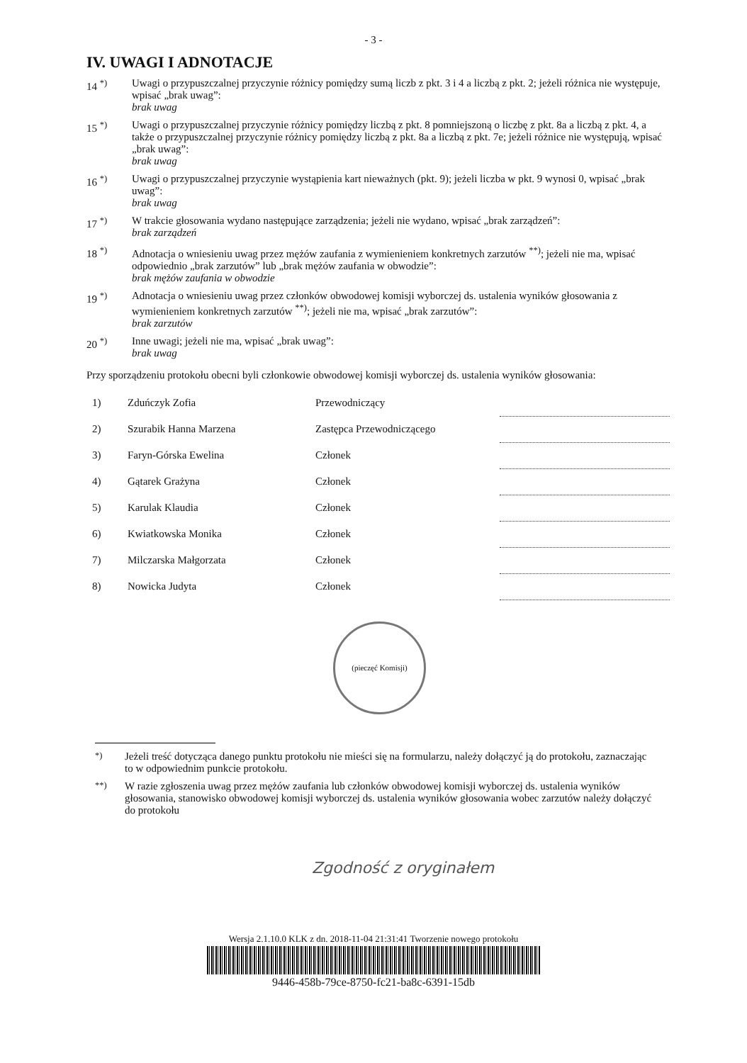- 3 -
IV. UWAGI I ADNOTACJE
14 <sup>*)</sup> Uwagi o przypuszczalnej przyczynie różnicy pomiędzy sumą liczb z pkt. 3 i 4 a liczbą z pkt. 2; jeżeli różnica nie występuje, wpisać „brak uwag”:
brak uwag
15 <sup>*)</sup> Uwagi o przypuszczalnej przyczynie różnicy pomiędzy liczbą z pkt. 8 pomniejszoną o liczbę z pkt. 8a a liczbą z pkt. 4, a także o przypuszczalnej przyczynie różnicy pomiędzy liczbą z pkt. 8a a liczbą z pkt. 7e; jeżeli różnice nie występują, wpisać „brak uwag”:
brak uwag
16 <sup>*)</sup> Uwagi o przypuszczalnej przyczynie wystąpienia kart nieważnych (pkt. 9); jeżeli liczba w pkt. 9 wynosi 0, wpisać „brak uwag”:
brak uwag
17 <sup>*)</sup> W trakcie głosowania wydano następujące zarządzenia; jeżeli nie wydano, wpisać „brak zarządzeń”:
brak zarządzeń
18 <sup>*)</sup> Adnotacja o wniesieniu uwag przez mężów zaufania z wymienieniem konkretnych zarzutów <sup>**)</sup>; jeżeli nie ma, wpisać odpowiednio „brak zarzutów” lub „brak mężów zaufania w obwodzie”:
brak mężów zaufania w obwodzie
19 <sup>*)</sup> Adnotacja o wniesieniu uwag przez członków obwodowej komisji wyborczej ds. ustalenia wyników głosowania z wymienieniem konkretnych zarzutów <sup>**)</sup>; jeżeli nie ma, wpisać „brak zarzutów”:
brak zarzutów
20 <sup>*)</sup> Inne uwagi; jeżeli nie ma, wpisać „brak uwag”:
brak uwag
Przy sporządzeniu protokołu obecni byli członkowie obwodowej komisji wyborczej ds. ustalenia wyników głosowania:
| 1) | Zduńczyk Zofia | Przewodniczący | |
| 2) | Szurabik Hanna Marzena | Zastępca Przewodniczącego | |
| 3) | Faryn-Górska Ewelina | Członek | |
| 4) | Gątarek Grażyna | Członek | |
| 5) | Karulak Klaudia | Członek | |
| 6) | Kwiatkowska Monika | Członek | |
| 7) | Milczarska Małgorzata | Członek | |
| 8) | Nowicka Judyta | Członek | |
(pieczęć Komisji)
<sup>*)</sup> Jeżeli treść dotycząca danego punktu protokołu nie mieści się na formularzu, należy dołączyć ją do protokołu, zaznaczając to w odpowiednim punkcie protokołu.
<sup>**)</sup> W razie zgłoszenia uwag przez mężów zaufania lub członków obwodowej komisji wyborczej ds. ustalenia wyników głosowania, stanowisko obwodowej komisji wyborczej ds. ustalenia wyników głosowania wobec zarzutów należy dołączyć do protokołu
Zgodność z oryginałem
Wersja 2.1.10.0 KLK z dn. 2018-11-04 21:31:41 Tworzenie nowego protokołu
9446-458b-79ce-8750-fc21-ba8c-6391-15db